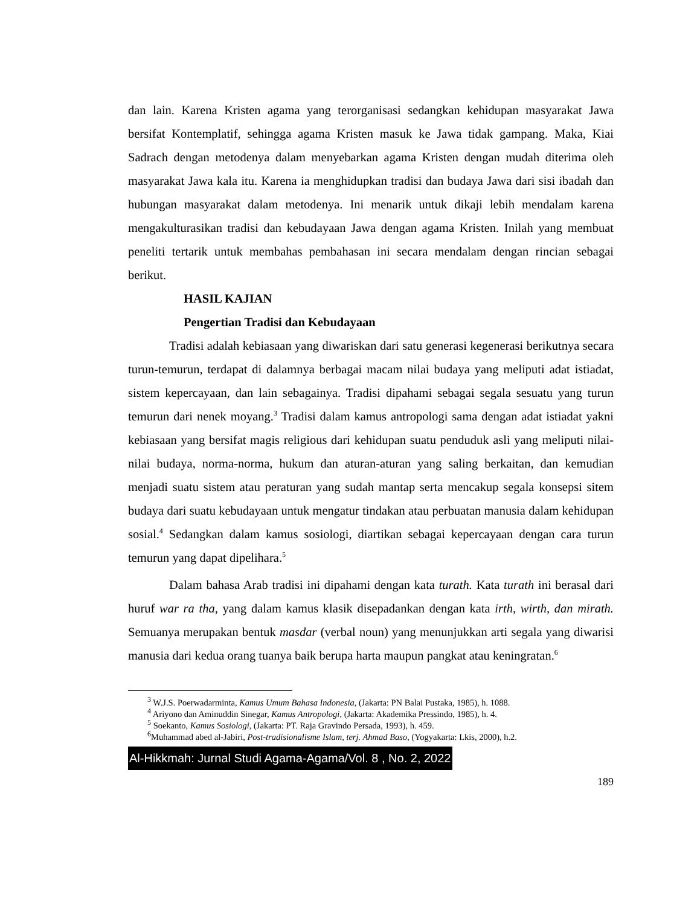dan lain. Karena Kristen agama yang terorganisasi sedangkan kehidupan masyarakat Jawa bersifat Kontemplatif, sehingga agama Kristen masuk ke Jawa tidak gampang. Maka, Kiai Sadrach dengan metodenya dalam menyebarkan agama Kristen dengan mudah diterima oleh masyarakat Jawa kala itu. Karena ia menghidupkan tradisi dan budaya Jawa dari sisi ibadah dan hubungan masyarakat dalam metodenya. Ini menarik untuk dikaji lebih mendalam karena mengakulturasikan tradisi dan kebudayaan Jawa dengan agama Kristen. Inilah yang membuat peneliti tertarik untuk membahas pembahasan ini secara mendalam dengan rincian sebagai berikut.
HASIL KAJIAN
Pengertian Tradisi dan Kebudayaan
Tradisi adalah kebiasaan yang diwariskan dari satu generasi kegenerasi berikutnya secara turun-temurun, terdapat di dalamnya berbagai macam nilai budaya yang meliputi adat istiadat, sistem kepercayaan, dan lain sebagainya. Tradisi dipahami sebagai segala sesuatu yang turun temurun dari nenek moyang.<sup>3</sup> Tradisi dalam kamus antropologi sama dengan adat istiadat yakni kebiasaan yang bersifat magis religious dari kehidupan suatu penduduk asli yang meliputi nilai-nilai budaya, norma-norma, hukum dan aturan-aturan yang saling berkaitan, dan kemudian menjadi suatu sistem atau peraturan yang sudah mantap serta mencakup segala konsepsi sitem budaya dari suatu kebudayaan untuk mengatur tindakan atau perbuatan manusia dalam kehidupan sosial.<sup>4</sup> Sedangkan dalam kamus sosiologi, diartikan sebagai kepercayaan dengan cara turun temurun yang dapat dipelihara.<sup>5</sup>
Dalam bahasa Arab tradisi ini dipahami dengan kata turath. Kata turath ini berasal dari huruf war ra tha, yang dalam kamus klasik disepadankan dengan kata irth, wirth, dan mirath. Semuanya merupakan bentuk masdar (verbal noun) yang menunjukkan arti segala yang diwarisi manusia dari kedua orang tuanya baik berupa harta maupun pangkat atau keningratan.<sup>6</sup>
<sup>3</sup> W.J.S. Poerwadarminta, Kamus Umum Bahasa Indonesia, (Jakarta: PN Balai Pustaka, 1985), h. 1088.
<sup>4</sup> Ariyono dan Aminuddin Sinegar, Kamus Antropologi, (Jakarta: Akademika Pressindo, 1985), h. 4.
<sup>5</sup> Soekanto, Kamus Sosiologi, (Jakarta: PT. Raja Gravindo Persada, 1993), h. 459.
<sup>6</sup> Muhammad abed al-Jabiri, Post-tradisionalisme Islam, terj. Ahmad Baso, (Yogyakarta: Lkis, 2000), h.2.
Al-Hikkmah: Jurnal Studi Agama-Agama/Vol. 8 , No. 2, 2022
189